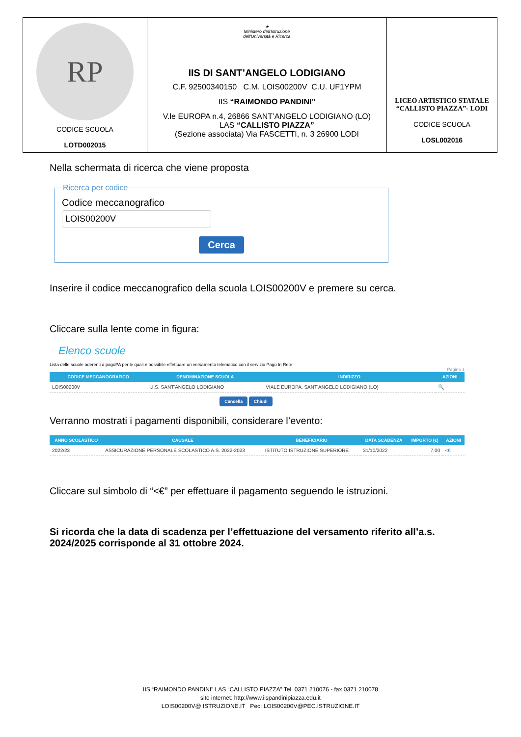| RP CODICE SCUOLA LOTD002015 | ★ Ministero dell'Istruzione dell'Università e Ricerca IIS DI SANT’ANGELO LODIGIANO C.F. 92500340150 C.M. LOIS00200V C.U. UF1YPM IIS “RAIMONDO PANDINI” V.le EUROPA n.4, 26866 SANT’ANGELO LODIGIANO (LO) LAS “CALLISTO PIAZZA” (Sezione associata) Via FASCETTI, n. 3 26900 LODI | LICEO ARTISTICO STATALE “CALLISTO PIAZZA”- LODI CODICE SCUOLA LOSL002016 |
Nella schermata di ricerca che viene proposta
Ricerca per codiceCodice meccanografico
LOIS00200V
Cerca
Inserire il codice meccanografico della scuola LOIS00200V e premere su cerca.
Cliccare sulla lente come in figura:
Elenco scuole
Lista delle scuole aderenti a pagoPA per le quali è possibile effettuare un versamento telematico con il servizio Pago In Rete
Pagine 1
| CODICE MECCANOGRAFICO | DENOMINAZIONE SCUOLA | INDIRIZZO | AZIONI |
| --- | --- | --- | --- |
| LOIS00200V | I.I.S. SANT'ANGELO LODIGIANO | VIALE EUROPA, SANT'ANGELO LODIGIANO (LO) | 🔍 |
Cancella Chiudi
Verranno mostrati i pagamenti disponibili, considerare l’evento:
| ANNO SCOLASTICO | CAUSALE | BENEFICIARIO | DATA SCADENZA | IMPORTO (€) | AZIONI |
| --- | --- | --- | --- | --- | --- |
| 2022/23 | ASSICURAZIONE PERSONALE SCOLASTICO A.S. 2022-2023 | ISTITUTO ISTRUZIONE SUPERIORE | 31/10/2022 | 7,00 | <€ |
Cliccare sul simbolo di “<€” per effettuare il pagamento seguendo le istruzioni.
Si ricorda che la data di scadenza per l’effettuazione del versamento riferito all’a.s. 2024/2025 corrisponde al 31 ottobre 2024.
IIS “RAIMONDO PANDINI” LAS “CALLISTO PIAZZA” Tel. 0371 210076 - fax 0371 210078
sito internet: http://www.iispandinipiazza.edu.it
LOIS00200V@ ISTRUZIONE.IT Pec: LOIS00200V@PEC.ISTRUZIONE.IT